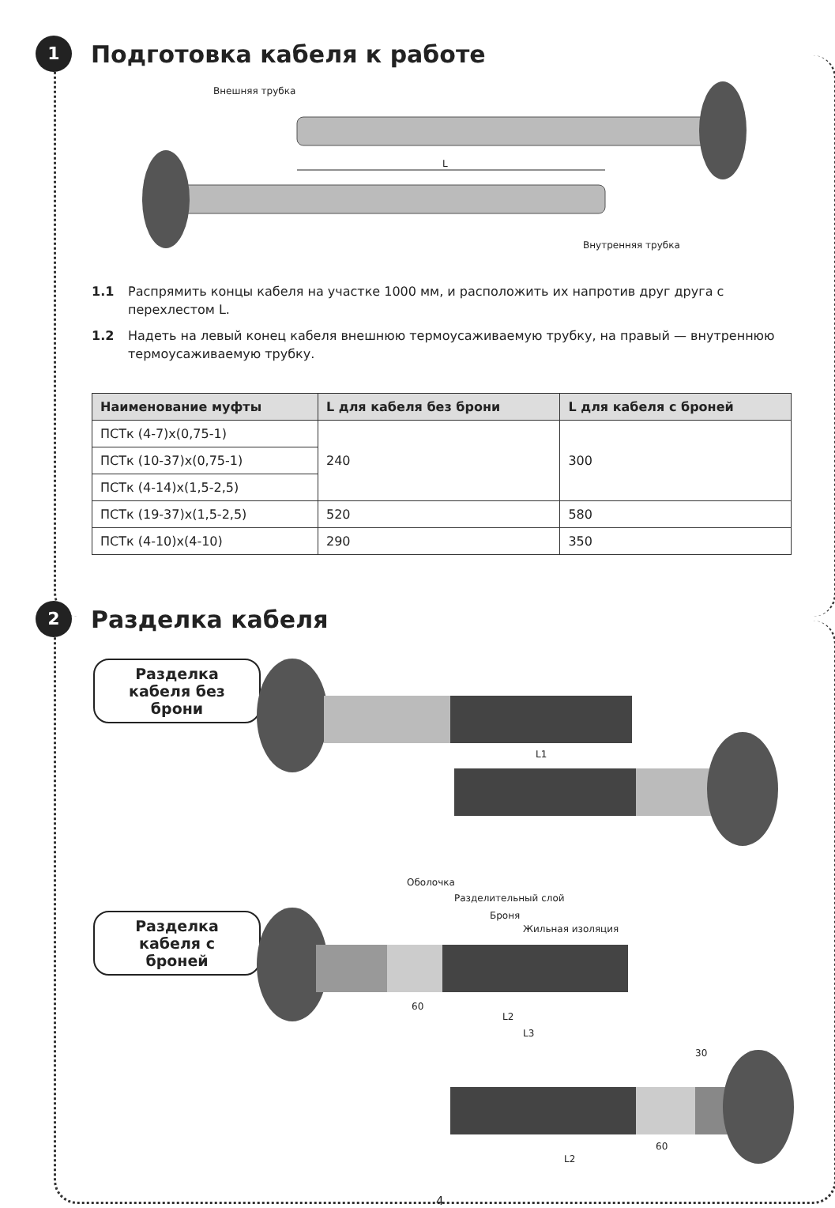1 Подготовка кабеля к работе
Внешняя трубка
L
Внутренняя трубка
1.1 Распрямить концы кабеля на участке 1000 мм, и расположить их напротив друг друга с перехлестом L.
1.2 Надеть на левый конец кабеля внешнюю термоусаживаемую трубку, на правый — внутреннюю термоусаживаемую трубку.
| Наименование муфты | L для кабеля без брони | L для кабеля с броней |
| --- | --- | --- |
| ПСТк (4-7)х(0,75-1) | 240 | 300 |
| ПСТк (10-37)х(0,75-1) | | |
| ПСТк (4-14)х(1,5-2,5) | | |
| ПСТк (19-37)х(1,5-2,5) | 520 | 580 |
| ПСТк (4-10)х(4-10) | 290 | 350 |
2 Разделка кабеля
Разделка кабеля без брони
Разделка кабеля с броней
L1
Оболочка
Разделительный слой
Броня
Жильная изоляция
60
L2
L3
30
60
L2
4